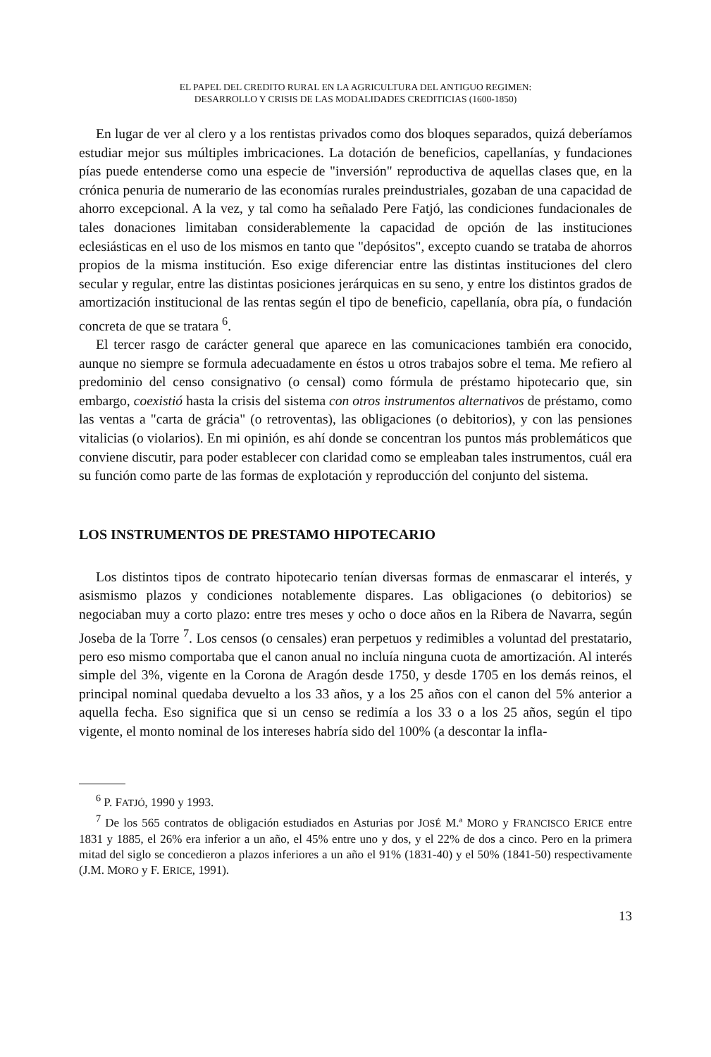EL PAPEL DEL CREDITO RURAL EN LA AGRICULTURA DEL ANTIGUO REGIMEN:
DESARROLLO Y CRISIS DE LAS MODALIDADES CREDITICIAS (1600-1850)
En lugar de ver al clero y a los rentistas privados como dos bloques separados, quizá deberíamos estudiar mejor sus múltiples imbricaciones. La dotación de beneficios, capellanías, y fundaciones pías puede entenderse como una especie de "inversión" reproductiva de aquellas clases que, en la crónica penuria de numerario de las economías rurales preindustriales, gozaban de una capacidad de ahorro excepcional. A la vez, y tal como ha señalado Pere Fatjó, las condiciones fundacionales de tales donaciones limitaban considerablemente la capacidad de opción de las instituciones eclesiásticas en el uso de los mismos en tanto que "depósitos", excepto cuando se trataba de ahorros propios de la misma institución. Eso exige diferenciar entre las distintas instituciones del clero secular y regular, entre las distintas posiciones jerárquicas en su seno, y entre los distintos grados de amortización institucional de las rentas según el tipo de beneficio, capellanía, obra pía, o fundación concreta de que se tratara <sup>6</sup>.
El tercer rasgo de carácter general que aparece en las comunicaciones también era conocido, aunque no siempre se formula adecuadamente en éstos u otros trabajos sobre el tema. Me refiero al predominio del censo consignativo (o censal) como fórmula de préstamo hipotecario que, sin embargo, coexistió hasta la crisis del sistema con otros instrumentos alternativos de préstamo, como las ventas a "carta de grácia" (o retroventas), las obligaciones (o debitorios), y con las pensiones vitalicias (o violarios). En mi opinión, es ahí donde se concentran los puntos más problemáticos que conviene discutir, para poder establecer con claridad como se empleaban tales instrumentos, cuál era su función como parte de las formas de explotación y reproducción del conjunto del sistema.
LOS INSTRUMENTOS DE PRESTAMO HIPOTECARIO
Los distintos tipos de contrato hipotecario tenían diversas formas de enmascarar el interés, y asismismo plazos y condiciones notablemente dispares. Las obligaciones (o debitorios) se negociaban muy a corto plazo: entre tres meses y ocho o doce años en la Ribera de Navarra, según Joseba de la Torre <sup>7</sup>. Los censos (o censales) eran perpetuos y redimibles a voluntad del prestatario, pero eso mismo comportaba que el canon anual no incluía ninguna cuota de amortización. Al interés simple del 3%, vigente en la Corona de Aragón desde 1750, y desde 1705 en los demás reinos, el principal nominal quedaba devuelto a los 33 años, y a los 25 años con el canon del 5% anterior a aquella fecha. Eso significa que si un censo se redimía a los 33 o a los 25 años, según el tipo vigente, el monto nominal de los intereses habría sido del 100% (a descontar la infla-
<sup>6</sup> P. FATJÓ, 1990 y 1993.
<sup>7</sup> De los 565 contratos de obligación estudiados en Asturias por JOSÉ M.ª MORO y FRANCISCO ERICE entre 1831 y 1885, el 26% era inferior a un año, el 45% entre uno y dos, y el 22% de dos a cinco. Pero en la primera mitad del siglo se concedieron a plazos inferiores a un año el 91% (1831-40) y el 50% (1841-50) respectivamente (J.M. MORO y F. ERICE, 1991).
13